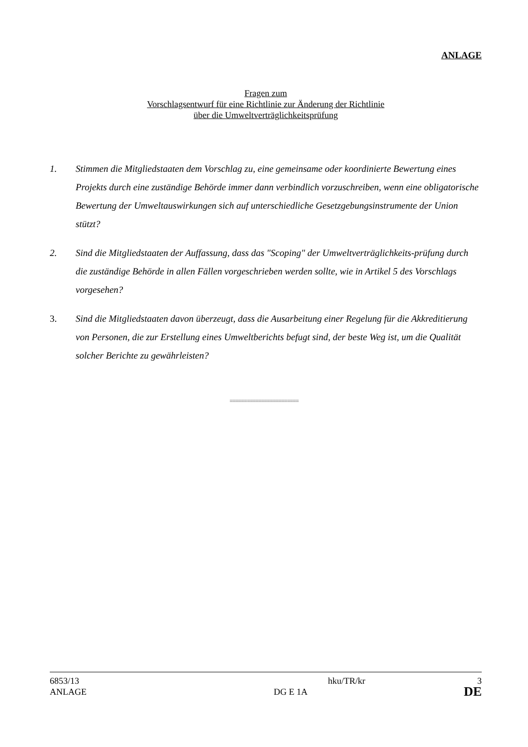ANLAGE
Fragen zum
Vorschlagsentwurf für eine Richtlinie zur Änderung der Richtlinie
über die Umweltverträglichkeitsprüfung
1. Stimmen die Mitgliedstaaten dem Vorschlag zu, eine gemeinsame oder koordinierte Bewertung eines Projekts durch eine zuständige Behörde immer dann verbindlich vorzuschreiben, wenn eine obligatorische Bewertung der Umweltauswirkungen sich auf unterschiedliche Gesetzgebungsinstrumente der Union stützt?
2. Sind die Mitgliedstaaten der Auffassung, dass das "Scoping" der Umweltverträglichkeits-prüfung durch die zuständige Behörde in allen Fällen vorgeschrieben werden sollte, wie in Artikel 5 des Vorschlags vorgesehen?
3. Sind die Mitgliedstaaten davon überzeugt, dass die Ausarbeitung einer Regelung für die Akkreditierung von Personen, die zur Erstellung eines Umweltberichts befugt sind, der beste Weg ist, um die Qualität solcher Berichte zu gewährleisten?
========================
6853/13 hku/TR/kr 3
ANLAGE DG E 1A DE